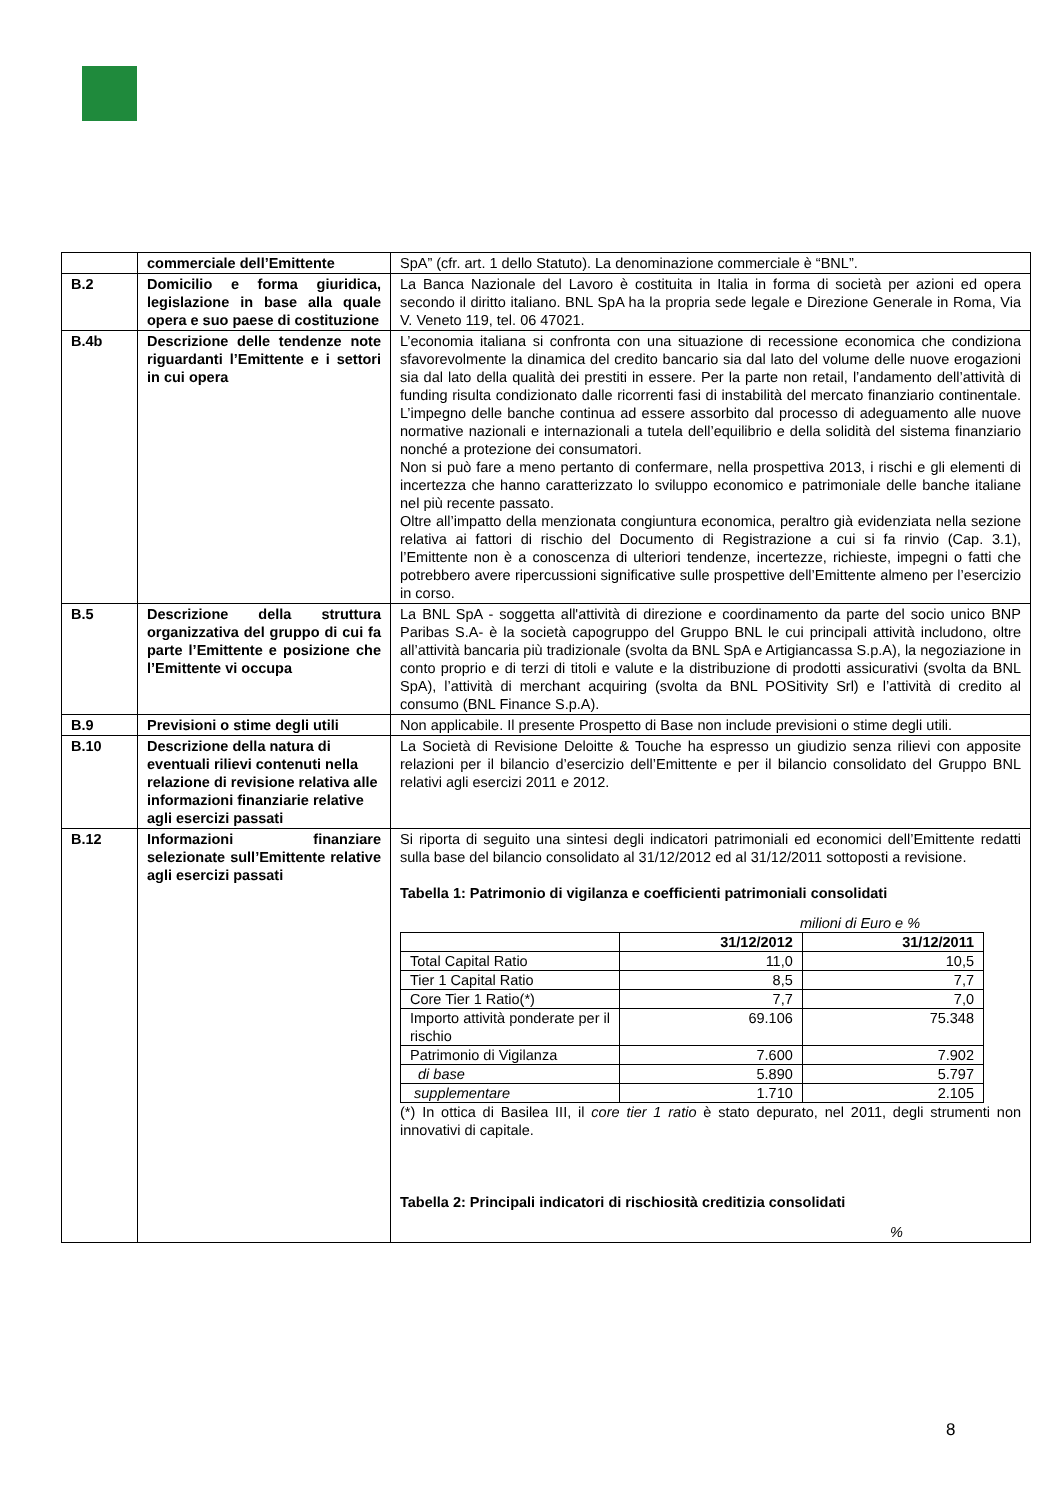| | commerciale dell’Emittente | SpA” (cfr. art. 1 dello Statuto). La denominazione commerciale è “BNL”. |
| B.2 | Domicilio e forma giuridica, legislazione in base alla quale opera e suo paese di costituzione | La Banca Nazionale del Lavoro è costituita in Italia in forma di società per azioni ed opera secondo il diritto italiano. BNL SpA ha la propria sede legale e Direzione Generale in Roma, Via V. Veneto 119, tel. 06 47021. |
| B.4b | Descrizione delle tendenze note riguardanti l’Emittente e i settori in cui opera | L’economia italiana si confronta con una situazione di recessione economica che condiziona sfavorevolmente la dinamica del credito bancario sia dal lato del volume delle nuove erogazioni sia dal lato della qualità dei prestiti in essere. Per la parte non retail, l’andamento dell’attività di funding risulta condizionato dalle ricorrenti fasi di instabilità del mercato finanziario continentale. L’impegno delle banche continua ad essere assorbito dal processo di adeguamento alle nuove normative nazionali e internazionali a tutela dell’equilibrio e della solidità del sistema finanziario nonché a protezione dei consumatori. Non si può fare a meno pertanto di confermare, nella prospettiva 2013, i rischi e gli elementi di incertezza che hanno caratterizzato lo sviluppo economico e patrimoniale delle banche italiane nel più recente passato. Oltre all’impatto della menzionata congiuntura economica, peraltro già evidenziata nella sezione relativa ai fattori di rischio del Documento di Registrazione a cui si fa rinvio (Cap. 3.1), l’Emittente non è a conoscenza di ulteriori tendenze, incertezze, richieste, impegni o fatti che potrebbero avere ripercussioni significative sulle prospettive dell’Emittente almeno per l’esercizio in corso. |
| B.5 | Descrizione della struttura organizzativa del gruppo di cui fa parte l’Emittente e posizione che l’Emittente vi occupa | La BNL SpA - soggetta all'attività di direzione e coordinamento da parte del socio unico BNP Paribas S.A- è la società capogruppo del Gruppo BNL le cui principali attività includono, oltre all’attività bancaria più tradizionale (svolta da BNL SpA e Artigiancassa S.p.A), la negoziazione in conto proprio e di terzi di titoli e valute e la distribuzione di prodotti assicurativi (svolta da BNL SpA), l’attività di merchant acquiring (svolta da BNL POSitivity Srl) e l’attività di credito al consumo (BNL Finance S.p.A). |
| B.9 | Previsioni o stime degli utili | Non applicabile. Il presente Prospetto di Base non include previsioni o stime degli utili. |
| B.10 | Descrizione della natura di eventuali rilievi contenuti nella relazione di revisione relativa alle informazioni finanziarie relative agli esercizi passati | La Società di Revisione Deloitte & Touche ha espresso un giudizio senza rilievi con apposite relazioni per il bilancio d’esercizio dell’Emittente e per il bilancio consolidato del Gruppo BNL relativi agli esercizi 2011 e 2012. |
| B.12 | Informazioni finanziare selezionate sull’Emittente relative agli esercizi passati | Si riporta di seguito una sintesi degli indicatori patrimoniali ed economici dell’Emittente redatti sulla base del bilancio consolidato al 31/12/2012 ed al 31/12/2011 sottoposti a revisione. Tabella 1: Patrimonio di vigilanza e coefficienti patrimoniali consolidati milioni di Euro e % / / 31/12/2012 / 31/12/2011 / / --- / --- / --- / / Total Capital Ratio / 11,0 / 10,5 / / Tier 1 Capital Ratio / 8,5 / 7,7 / / Core Tier 1 Ratio(*) / 7,7 / 7,0 / / Importo attività ponderate per il rischio / 69.106 / 75.348 / / Patrimonio di Vigilanza / 7.600 / 7.902 / / di base / 5.890 / 5.797 / / supplementare / 1.710 / 2.105 / (*) In ottica di Basilea III, il core tier 1 ratio è stato depurato, nel 2011, degli strumenti non innovativi di capitale. Tabella 2: Principali indicatori di rischiosità creditizia consolidati % |
8